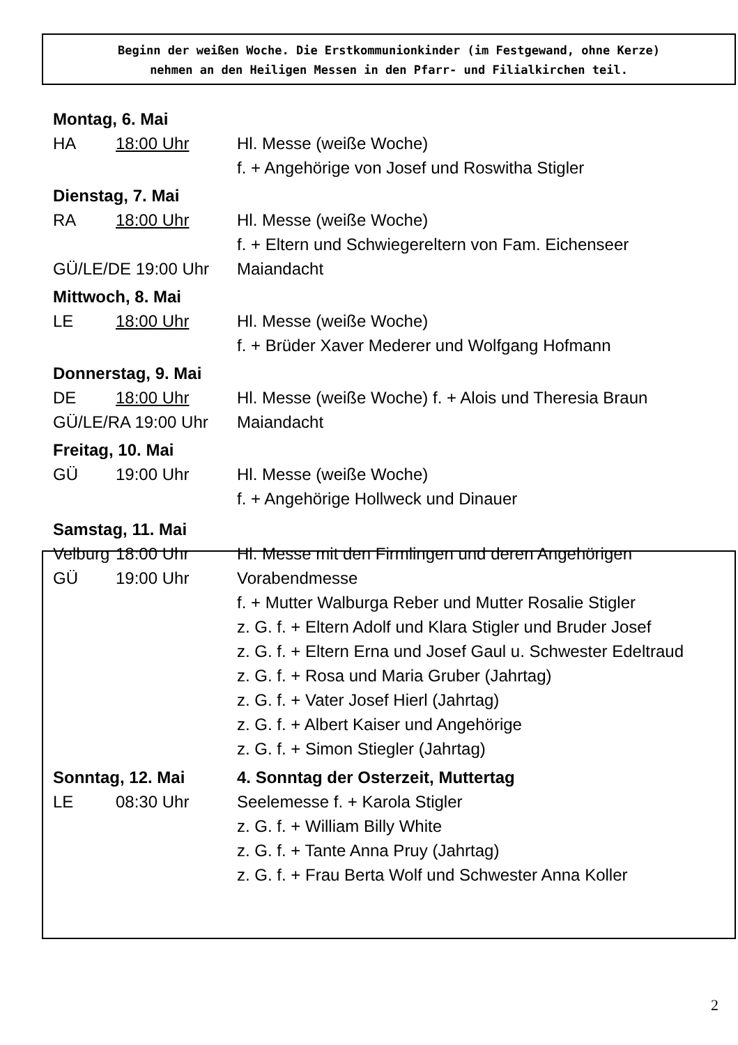Beginn der weißen Woche. Die Erstkommunionkinder (im Festgewand, ohne Kerze)
nehmen an den Heiligen Messen in den Pfarr- und Filialkirchen teil.
Montag, 6. Mai
HA 18:00 Uhr Hl. Messe (weiße Woche)
f. + Angehörige von Josef und Roswitha Stigler
Dienstag, 7. Mai
RA 18:00 Uhr Hl. Messe (weiße Woche)
f. + Eltern und Schwiegereltern von Fam. Eichenseer
GÜ/LE/DE 19:00 Uhr Maiandacht
Mittwoch, 8. Mai
LE 18:00 Uhr Hl. Messe (weiße Woche)
f. + Brüder Xaver Mederer und Wolfgang Hofmann
Donnerstag, 9. Mai
DE 18:00 Uhr Hl. Messe (weiße Woche) f. + Alois und Theresia Braun
GÜ/LE/RA 19:00 Uhr Maiandacht
Freitag, 10. Mai
GÜ 19:00 Uhr Hl. Messe (weiße Woche)
f. + Angehörige Hollweck und Dinauer
Samstag, 11. Mai
Velburg 18:00 Uhr Hl. Messe mit den Firmlingen und deren Angehörigen
GÜ 19:00 Uhr Vorabendmesse
f. + Mutter Walburga Reber und Mutter Rosalie Stigler
z. G. f. + Eltern Adolf und Klara Stigler und Bruder Josef
z. G. f. + Eltern Erna und Josef Gaul u. Schwester Edeltraud
z. G. f. + Rosa und Maria Gruber (Jahrtag)
z. G. f. + Vater Josef Hierl (Jahrtag)
z. G. f. + Albert Kaiser und Angehörige
z. G. f. + Simon Stiegler (Jahrtag)
Sonntag, 12. Mai 4. Sonntag der Osterzeit, Muttertag
LE 08:30 Uhr Seelemesse f. + Karola Stigler
z. G. f. + William Billy White
z. G. f. + Tante Anna Pruy (Jahrtag)
z. G. f. + Frau Berta Wolf und Schwester Anna Koller
2